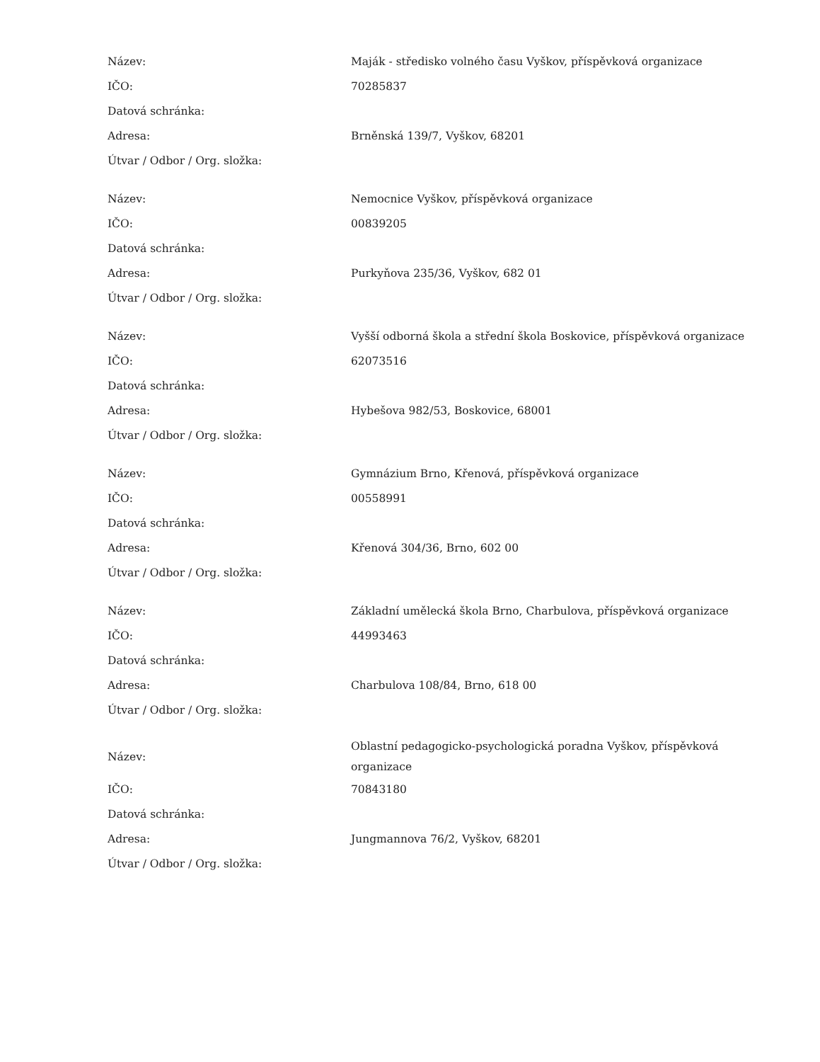| Název: | Maják - středisko volného času Vyškov, příspěvková organizace |
| IČO: | 70285837 |
| Datová schránka: | |
| Adresa: | Brněnská 139/7, Vyškov, 68201 |
| Útvar / Odbor / Org. složka: | |
| Název: | Nemocnice Vyškov, příspěvková organizace |
| IČO: | 00839205 |
| Datová schránka: | |
| Adresa: | Purkyňova 235/36, Vyškov, 682 01 |
| Útvar / Odbor / Org. složka: | |
| Název: | Vyšší odborná škola a střední škola Boskovice, příspěvková organizace |
| IČO: | 62073516 |
| Datová schránka: | |
| Adresa: | Hybešova 982/53, Boskovice, 68001 |
| Útvar / Odbor / Org. složka: | |
| Název: | Gymnázium Brno, Křenová, příspěvková organizace |
| IČO: | 00558991 |
| Datová schránka: | |
| Adresa: | Křenová 304/36, Brno, 602 00 |
| Útvar / Odbor / Org. složka: | |
| Název: | Základní umělecká škola Brno, Charbulova, příspěvková organizace |
| IČO: | 44993463 |
| Datová schránka: | |
| Adresa: | Charbulova 108/84, Brno, 618 00 |
| Útvar / Odbor / Org. složka: | |
| Název: | Oblastní pedagogicko-psychologická poradna Vyškov, příspěvková organizace |
| IČO: | 70843180 |
| Datová schránka: | |
| Adresa: | Jungmannova 76/2, Vyškov, 68201 |
| Útvar / Odbor / Org. složka: | |